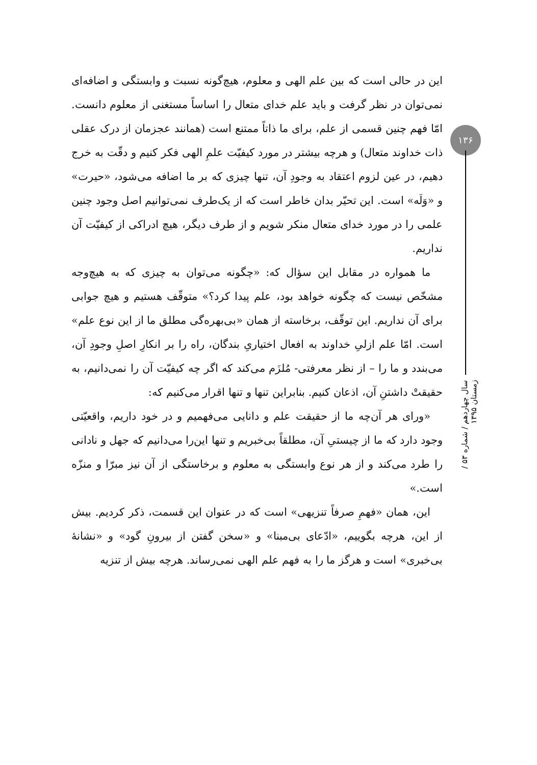این در حالی است که بین علم الهی و معلوم، هیچ‌گونه نسبت و وابستگی و اضافه‌ای نمی‌توان در نظر گرفت و باید علم خدای متعال را اساساً مستغنی از معلوم دانست. امّا فهم چنین قسمی از علم، برای ما ذاتاً ممتنع است (همانند عجزمان از درک عقلی ذات خداوند متعال) و هرچه بیشتر در مورد کیفیّت علمِ الهی فکر کنیم و دقّت به خرج دهیم، در عین لزوم اعتقاد به وجودِ آن، تنها چیزی که بر ما اضافه می‌شود، «حیرت» و «وَلَه» است. این تحیّر بدان خاطر است که از یک‌طرف نمی‌توانیم اصل وجود چنین علمی را در مورد خدای متعال منکر شویم و از طرف دیگر، هیچ ادراکی از کیفیّت آن نداریم.
ما همواره در مقابل این سؤال که: «چگونه می‌توان به چیزی که به هیچ‌وجه مشخّص نیست که چگونه خواهد بود، علم پیدا کرد؟» متوقّف هستیم و هیچ جوابی برای آن نداریم. این توقّف، برخاسته از همان «بی‌بهره‌گی مطلق ما از این نوع علم» است. امّا علم ازلیِ خداوند به افعال اختیاریِ بندگان، راه را بر انکارِ اصلِ وجودِ آن، می‌بندد و ما را – از نظر معرفتی- مُلزَم می‌کند که اگر چه کیفیّت آن را نمی‌دانیم، به حقیقتْ داشتنِ آن، اذعان کنیم. بنابراین تنها و تنها اقرار می‌کنیم که:
«ورای هر آن‌چه ما از حقیقت علم و دانایی می‌فهمیم و در خود داریم، واقعیّتی وجود دارد که ما از چیستیِ آن، مطلقاً بی‌خبریم و تنها این‌را می‌دانیم که جهل و نادانی را طرد می‌کند و از هر نوع وابستگی به معلوم و برخاستگی از آن نیز مبرّا و منزّه است.»
این، همان «فهمِ صرفاً تنزیهی» است که در عنوان این قسمت، ذکر کردیم. بیش از این، هرچه بگوییم، «ادّعای بی‌مبنا» و «سخن گفتن از بیرونِ گود» و «نشانهٔ بی‌خبری» است و هرگز ما را به فهم علم الهی نمی‌رساند. هرچه بیش از تنزیه
۱۳۶
سال چهاردهم / شماره ۵۳ / زمستان ۱۳۹۵